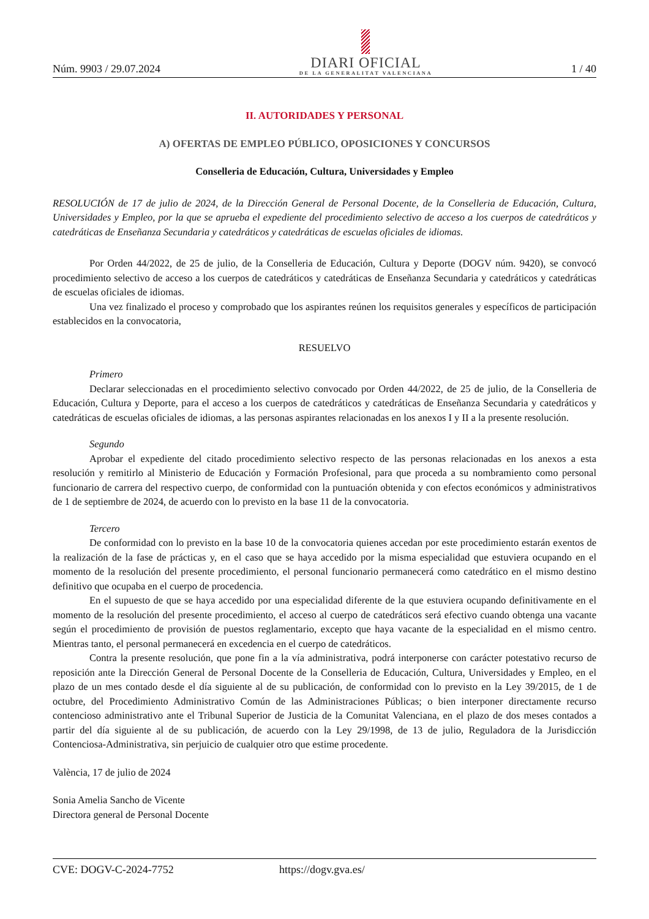Núm. 9903 / 29.07.2024
DIARI OFICIAL
DE LA GENERALITAT VALENCIANA
1 / 40
II. AUTORIDADES Y PERSONAL
A) OFERTAS DE EMPLEO PÚBLICO, OPOSICIONES Y CONCURSOS
Conselleria de Educación, Cultura, Universidades y Empleo
RESOLUCIÓN de 17 de julio de 2024, de la Dirección General de Personal Docente, de la Conselleria de Educación, Cultura, Universidades y Empleo, por la que se aprueba el expediente del procedimiento selectivo de acceso a los cuerpos de catedráticos y catedráticas de Enseñanza Secundaria y catedráticos y catedráticas de escuelas oficiales de idiomas.
Por Orden 44/2022, de 25 de julio, de la Conselleria de Educación, Cultura y Deporte (DOGV núm. 9420), se convocó procedimiento selectivo de acceso a los cuerpos de catedráticos y catedráticas de Enseñanza Secundaria y catedráticos y catedráticas de escuelas oficiales de idiomas.
Una vez finalizado el proceso y comprobado que los aspirantes reúnen los requisitos generales y específicos de participación establecidos en la convocatoria,
RESUELVO
Primero
Declarar seleccionadas en el procedimiento selectivo convocado por Orden 44/2022, de 25 de julio, de la Conselleria de Educación, Cultura y Deporte, para el acceso a los cuerpos de catedráticos y catedráticas de Enseñanza Secundaria y catedráticos y catedráticas de escuelas oficiales de idiomas, a las personas aspirantes relacionadas en los anexos I y II a la presente resolución.
Segundo
Aprobar el expediente del citado procedimiento selectivo respecto de las personas relacionadas en los anexos a esta resolución y remitirlo al Ministerio de Educación y Formación Profesional, para que proceda a su nombramiento como personal funcionario de carrera del respectivo cuerpo, de conformidad con la puntuación obtenida y con efectos económicos y administrativos de 1 de septiembre de 2024, de acuerdo con lo previsto en la base 11 de la convocatoria.
Tercero
De conformidad con lo previsto en la base 10 de la convocatoria quienes accedan por este procedimiento estarán exentos de la realización de la fase de prácticas y, en el caso que se haya accedido por la misma especialidad que estuviera ocupando en el momento de la resolución del presente procedimiento, el personal funcionario permanecerá como catedrático en el mismo destino definitivo que ocupaba en el cuerpo de procedencia.
En el supuesto de que se haya accedido por una especialidad diferente de la que estuviera ocupando definitivamente en el momento de la resolución del presente procedimiento, el acceso al cuerpo de catedráticos será efectivo cuando obtenga una vacante según el procedimiento de provisión de puestos reglamentario, excepto que haya vacante de la especialidad en el mismo centro. Mientras tanto, el personal permanecerá en excedencia en el cuerpo de catedráticos.
Contra la presente resolución, que pone fin a la vía administrativa, podrá interponerse con carácter potestativo recurso de reposición ante la Dirección General de Personal Docente de la Conselleria de Educación, Cultura, Universidades y Empleo, en el plazo de un mes contado desde el día siguiente al de su publicación, de conformidad con lo previsto en la Ley 39/2015, de 1 de octubre, del Procedimiento Administrativo Común de las Administraciones Públicas; o bien interponer directamente recurso contencioso administrativo ante el Tribunal Superior de Justicia de la Comunitat Valenciana, en el plazo de dos meses contados a partir del día siguiente al de su publicación, de acuerdo con la Ley 29/1998, de 13 de julio, Reguladora de la Jurisdicción Contenciosa-Administrativa, sin perjuicio de cualquier otro que estime procedente.
València, 17 de julio de 2024
Sonia Amelia Sancho de Vicente
Directora general de Personal Docente
CVE: DOGV-C-2024-7752 https://dogv.gva.es/